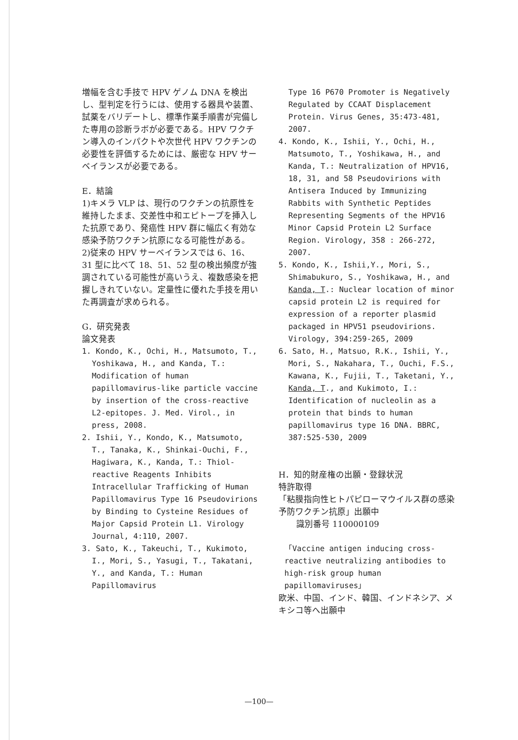増幅を含む手技で HPV ゲノム DNA を検出し、型判定を行うには、使用する器具や装置、試薬をバリデートし、標準作業手順書が完備した専用の診断ラボが必要である。HPV ワクチン導入のインパクトや次世代 HPV ワクチンの必要性を評価するためには、厳密な HPV サーベイランスが必要である。
E．結論
1)キメラ VLP は、現行のワクチンの抗原性を維持したまま、交差性中和エピトープを挿入した抗原であり、発癌性 HPV 群に幅広く有効な感染予防ワクチン抗原になる可能性がある。
2)従来の HPV サーベイランスでは 6、16、31 型に比べて 18、51、52 型の検出頻度が強調されている可能性が高いうえ、複数感染を把握しきれていない。定量性に優れた手技を用いた再調査が求められる。
G．研究発表
論文発表
1. Kondo, K., Ochi, H., Matsumoto, T., Yoshikawa, H., and Kanda, T.: Modification of human papillomavirus-like particle vaccine by insertion of the cross-reactive L2-epitopes. J. Med. Virol., in press, 2008.
2. Ishii, Y., Kondo, K., Matsumoto, T., Tanaka, K., Shinkai-Ouchi, F., Hagiwara, K., Kanda, T.: Thiol-reactive Reagents Inhibits Intracellular Trafficking of Human Papillomavirus Type 16 Pseudovirions by Binding to Cysteine Residues of Major Capsid Protein L1. Virology Journal, 4:110, 2007.
3. Sato, K., Takeuchi, T., Kukimoto, I., Mori, S., Yasugi, T., Takatani, Y., and Kanda, T.: Human Papillomavirus
Type 16 P670 Promoter is Negatively Regulated by CCAAT Displacement Protein. Virus Genes, 35:473-481, 2007.
4. Kondo, K., Ishii, Y., Ochi, H., Matsumoto, T., Yoshikawa, H., and Kanda, T.: Neutralization of HPV16, 18, 31, and 58 Pseudovirions with Antisera Induced by Immunizing Rabbits with Synthetic Peptides Representing Segments of the HPV16 Minor Capsid Protein L2 Surface Region. Virology, 358 : 266-272, 2007.
5. Kondo, K., Ishii,Y., Mori, S., Shimabukuro, S., Yoshikawa, H., and Kanda, T.: Nuclear location of minor capsid protein L2 is required for expression of a reporter plasmid packaged in HPV51 pseudovirions. Virology, 394:259-265, 2009
6. Sato, H., Matsuo, R.K., Ishii, Y., Mori, S., Nakahara, T., Ouchi, F.S., Kawana, K., Fujii, T., Taketani, Y., Kanda, T., and Kukimoto, I.: Identification of nucleolin as a protein that binds to human papillomavirus type 16 DNA. BBRC, 387:525-530, 2009
H．知的財産権の出願・登録状況
特許取得
「粘膜指向性ヒトパピローマウイルス群の感染予防ワクチン抗原」出願中
識別番号 110000109
「Vaccine antigen inducing cross-reactive neutralizing antibodies to high-risk group human papillomaviruses」
欧米、中国、インド、韓国、インドネシア、メキシコ等へ出願中
—100—